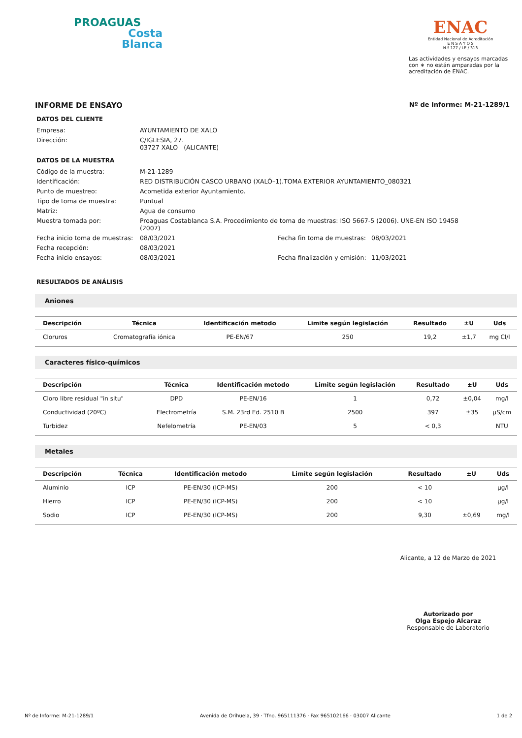PROAGUAS
Costa
Blanca
ENAC
Entidad Nacional de Acreditación
E N S A Y O S
N.º 127 / LE / 313
Las actividades y ensayos marcadas con ∗ no están amparadas por la acreditación de ENAC.
INFORME DE ENSAYO Nº de Informe: M-21-1289/1
DATOS DEL CLIENTE
Empresa: AYUNTAMIENTO DE XALO Dirección: C/IGLESIA, 27.
03727 XALO (ALICANTE)
DATOS DE LA MUESTRA
Código de la muestra: M-21-1289 Identificación: RED DISTRIBUCIÓN CASCO URBANO (XALÓ–1).TOMA EXTERIOR AYUNTAMIENTO_080321 Punto de muestreo: Acometida exterior Ayuntamiento. Tipo de toma de muestra: Puntual Matriz: Agua de consumo Muestra tomada por: Proaguas Costablanca S.A. Procedimiento de toma de muestras: ISO 5667-5 (2006). UNE-EN ISO 19458 (2007) Fecha inicio toma de muestras: 08/03/2021 Fecha fin toma de muestras: 08/03/2021 Fecha recepción: 08/03/2021 Fecha inicio ensayos: 08/03/2021 Fecha finalización y emisión: 11/03/2021
RESULTADOS DE ANÁLISIS
Aniones
| Descripción | Técnica | Identificación metodo | Limite según legislación | Resultado | ±U | Uds |
| --- | --- | --- | --- | --- | --- | --- |
| Cloruros | Cromatografía iónica | PE-EN/67 | 250 | 19,2 | ±1,7 | mg Cl/l |
Caracteres físico-químicos
| Descripción | Técnica | Identificación metodo | Limite según legislación | Resultado | ±U | Uds |
| --- | --- | --- | --- | --- | --- | --- |
| Cloro libre residual "in situ" | DPD | PE-EN/16 | 1 | 0,72 | ±0,04 | mg/l |
| Conductividad (20ºC) | Electrometría | S.M. 23rd Ed. 2510 B | 2500 | 397 | ±35 | µS/cm |
| Turbidez | Nefelometría | PE-EN/03 | 5 | < 0,3 | | NTU |
Metales
| Descripción | Técnica | Identificación metodo | Limite según legislación | Resultado | ±U | Uds |
| --- | --- | --- | --- | --- | --- | --- |
| Aluminio | ICP | PE-EN/30 (ICP-MS) | 200 | < 10 | | µg/l |
| Hierro | ICP | PE-EN/30 (ICP-MS) | 200 | < 10 | | µg/l |
| Sodio | ICP | PE-EN/30 (ICP-MS) | 200 | 9,30 | ±0,69 | mg/l |
Alicante, a 12 de Marzo de 2021
Autorizado por
Olga Espejo Alcaraz
Responsable de Laboratorio
Nº de Informe: M-21-1289/1 Avenida de Orihuela, 39 · Tfno. 965111376 · Fax 965102166 · 03007 Alicante 1 de 2